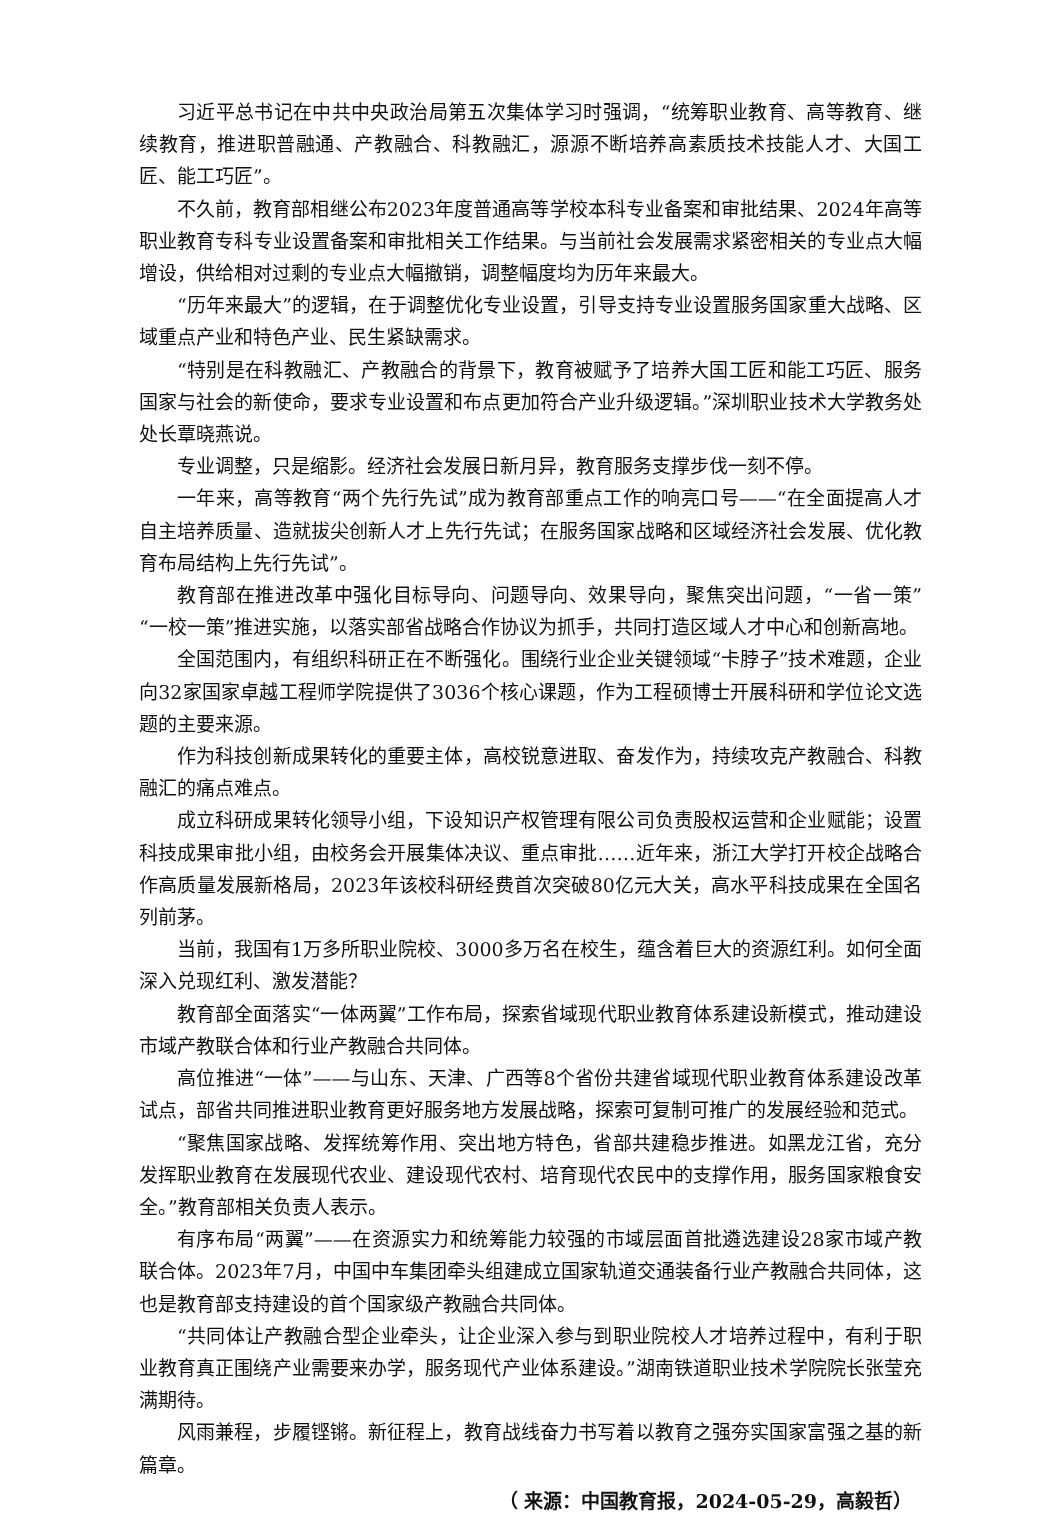习近平总书记在中共中央政治局第五次集体学习时强调，“统筹职业教育、高等教育、继续教育，推进职普融通、产教融合、科教融汇，源源不断培养高素质技术技能人才、大国工匠、能工巧匠”。
不久前，教育部相继公布2023年度普通高等学校本科专业备案和审批结果、2024年高等职业教育专科专业设置备案和审批相关工作结果。与当前社会发展需求紧密相关的专业点大幅增设，供给相对过剩的专业点大幅撤销，调整幅度均为历年来最大。
“历年来最大”的逻辑，在于调整优化专业设置，引导支持专业设置服务国家重大战略、区域重点产业和特色产业、民生紧缺需求。
“特别是在科教融汇、产教融合的背景下，教育被赋予了培养大国工匠和能工巧匠、服务国家与社会的新使命，要求专业设置和布点更加符合产业升级逻辑。”深圳职业技术大学教务处处长覃晓燕说。
专业调整，只是缩影。经济社会发展日新月异，教育服务支撑步伐一刻不停。
一年来，高等教育“两个先行先试”成为教育部重点工作的响亮口号——“在全面提高人才自主培养质量、造就拔尖创新人才上先行先试；在服务国家战略和区域经济社会发展、优化教育布局结构上先行先试”。
教育部在推进改革中强化目标导向、问题导向、效果导向，聚焦突出问题，“一省一策”“一校一策”推进实施，以落实部省战略合作协议为抓手，共同打造区域人才中心和创新高地。
全国范围内，有组织科研正在不断强化。围绕行业企业关键领域“卡脖子”技术难题，企业向32家国家卓越工程师学院提供了3036个核心课题，作为工程硕博士开展科研和学位论文选题的主要来源。
作为科技创新成果转化的重要主体，高校锐意进取、奋发作为，持续攻克产教融合、科教融汇的痛点难点。
成立科研成果转化领导小组，下设知识产权管理有限公司负责股权运营和企业赋能；设置科技成果审批小组，由校务会开展集体决议、重点审批……近年来，浙江大学打开校企战略合作高质量发展新格局，2023年该校科研经费首次突破80亿元大关，高水平科技成果在全国名列前茅。
当前，我国有1万多所职业院校、3000多万名在校生，蕴含着巨大的资源红利。如何全面深入兑现红利、激发潜能？
教育部全面落实“一体两翼”工作布局，探索省域现代职业教育体系建设新模式，推动建设市域产教联合体和行业产教融合共同体。
高位推进“一体”——与山东、天津、广西等8个省份共建省域现代职业教育体系建设改革试点，部省共同推进职业教育更好服务地方发展战略，探索可复制可推广的发展经验和范式。
“聚焦国家战略、发挥统筹作用、突出地方特色，省部共建稳步推进。如黑龙江省，充分发挥职业教育在发展现代农业、建设现代农村、培育现代农民中的支撑作用，服务国家粮食安全。”教育部相关负责人表示。
有序布局“两翼”——在资源实力和统筹能力较强的市域层面首批遴选建设28家市域产教联合体。2023年7月，中国中车集团牵头组建成立国家轨道交通装备行业产教融合共同体，这也是教育部支持建设的首个国家级产教融合共同体。
“共同体让产教融合型企业牵头，让企业深入参与到职业院校人才培养过程中，有利于职业教育真正围绕产业需要来办学，服务现代产业体系建设。”湖南铁道职业技术学院院长张莹充满期待。
风雨兼程，步履铿锵。新征程上，教育战线奋力书写着以教育之强夯实国家富强之基的新篇章。
（ 来源：中国教育报，2024-05-29，高毅哲）